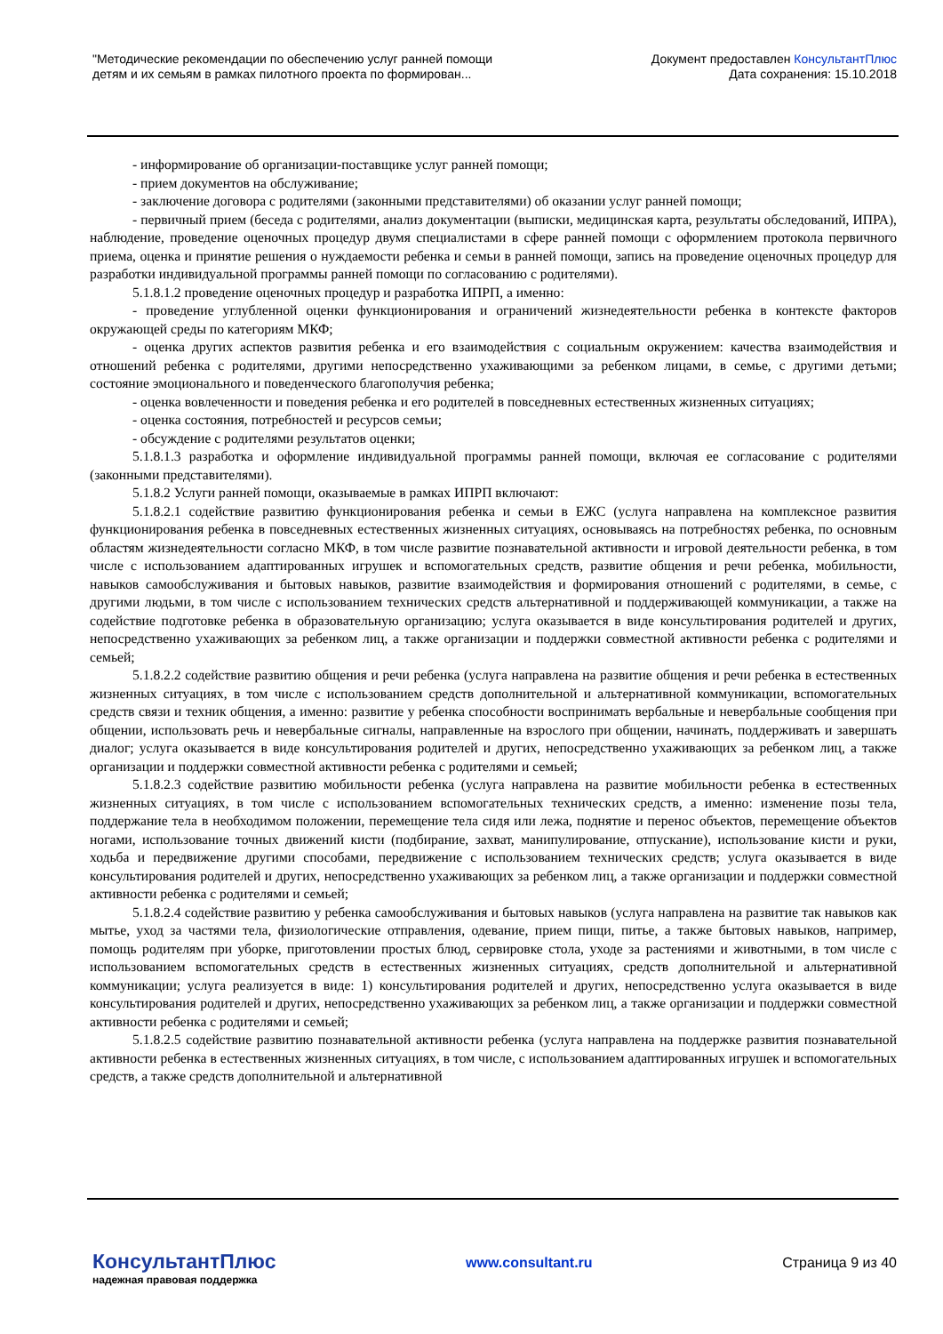"Методические рекомендации по обеспечению услуг ранней помощи
детям и их семьям в рамках пилотного проекта по формирован...
Документ предоставлен КонсультантПлюс
Дата сохранения: 15.10.2018
- информирование об организации-поставщике услуг ранней помощи;
- прием документов на обслуживание;
- заключение договора с родителями (законными представителями) об оказании услуг ранней помощи;
- первичный прием (беседа с родителями, анализ документации (выписки, медицинская карта, результаты обследований, ИПРА), наблюдение, проведение оценочных процедур двумя специалистами в сфере ранней помощи с оформлением протокола первичного приема, оценка и принятие решения о нуждаемости ребенка и семьи в ранней помощи, запись на проведение оценочных процедур для разработки индивидуальной программы ранней помощи по согласованию с родителями).
5.1.8.1.2 проведение оценочных процедур и разработка ИПРП, а именно:
- проведение углубленной оценки функционирования и ограничений жизнедеятельности ребенка в контексте факторов окружающей среды по категориям МКФ;
- оценка других аспектов развития ребенка и его взаимодействия с социальным окружением: качества взаимодействия и отношений ребенка с родителями, другими непосредственно ухаживающими за ребенком лицами, в семье, с другими детьми; состояние эмоционального и поведенческого благополучия ребенка;
- оценка вовлеченности и поведения ребенка и его родителей в повседневных естественных жизненных ситуациях;
- оценка состояния, потребностей и ресурсов семьи;
- обсуждение с родителями результатов оценки;
5.1.8.1.3 разработка и оформление индивидуальной программы ранней помощи, включая ее согласование с родителями (законными представителями).
5.1.8.2 Услуги ранней помощи, оказываемые в рамках ИПРП включают:
5.1.8.2.1 содействие развитию функционирования ребенка и семьи в ЕЖС (услуга направлена на комплексное развития функционирования ребенка в повседневных естественных жизненных ситуациях, основываясь на потребностях ребенка, по основным областям жизнедеятельности согласно МКФ, в том числе развитие познавательной активности и игровой деятельности ребенка, в том числе с использованием адаптированных игрушек и вспомогательных средств, развитие общения и речи ребенка, мобильности, навыков самообслуживания и бытовых навыков, развитие взаимодействия и формирования отношений с родителями, в семье, с другими людьми, в том числе с использованием технических средств альтернативной и поддерживающей коммуникации, а также на содействие подготовке ребенка в образовательную организацию; услуга оказывается в виде консультирования родителей и других, непосредственно ухаживающих за ребенком лиц, а также организации и поддержки совместной активности ребенка с родителями и семьей;
5.1.8.2.2 содействие развитию общения и речи ребенка (услуга направлена на развитие общения и речи ребенка в естественных жизненных ситуациях, в том числе с использованием средств дополнительной и альтернативной коммуникации, вспомогательных средств связи и техник общения, а именно: развитие у ребенка способности воспринимать вербальные и невербальные сообщения при общении, использовать речь и невербальные сигналы, направленные на взрослого при общении, начинать, поддерживать и завершать диалог; услуга оказывается в виде консультирования родителей и других, непосредственно ухаживающих за ребенком лиц, а также организации и поддержки совместной активности ребенка с родителями и семьей;
5.1.8.2.3 содействие развитию мобильности ребенка (услуга направлена на развитие мобильности ребенка в естественных жизненных ситуациях, в том числе с использованием вспомогательных технических средств, а именно: изменение позы тела, поддержание тела в необходимом положении, перемещение тела сидя или лежа, поднятие и перенос объектов, перемещение объектов ногами, использование точных движений кисти (подбирание, захват, манипулирование, отпускание), использование кисти и руки, ходьба и передвижение другими способами, передвижение с использованием технических средств; услуга оказывается в виде консультирования родителей и других, непосредственно ухаживающих за ребенком лиц, а также организации и поддержки совместной активности ребенка с родителями и семьей;
5.1.8.2.4 содействие развитию у ребенка самообслуживания и бытовых навыков (услуга направлена на развитие так навыков как мытье, уход за частями тела, физиологические отправления, одевание, прием пищи, питье, а также бытовых навыков, например, помощь родителям при уборке, приготовлении простых блюд, сервировке стола, уходе за растениями и животными, в том числе с использованием вспомогательных средств в естественных жизненных ситуациях, средств дополнительной и альтернативной коммуникации; услуга реализуется в виде: 1) консультирования родителей и других, непосредственно услуга оказывается в виде консультирования родителей и других, непосредственно ухаживающих за ребенком лиц, а также организации и поддержки совместной активности ребенка с родителями и семьей;
5.1.8.2.5 содействие развитию познавательной активности ребенка (услуга направлена на поддержке развития познавательной активности ребенка в естественных жизненных ситуациях, в том числе, с использованием адаптированных игрушек и вспомогательных средств, а также средств дополнительной и альтернативной
КонсультантПлюс
надежная правовая поддержка
www.consultant.ru Страница 9 из 40